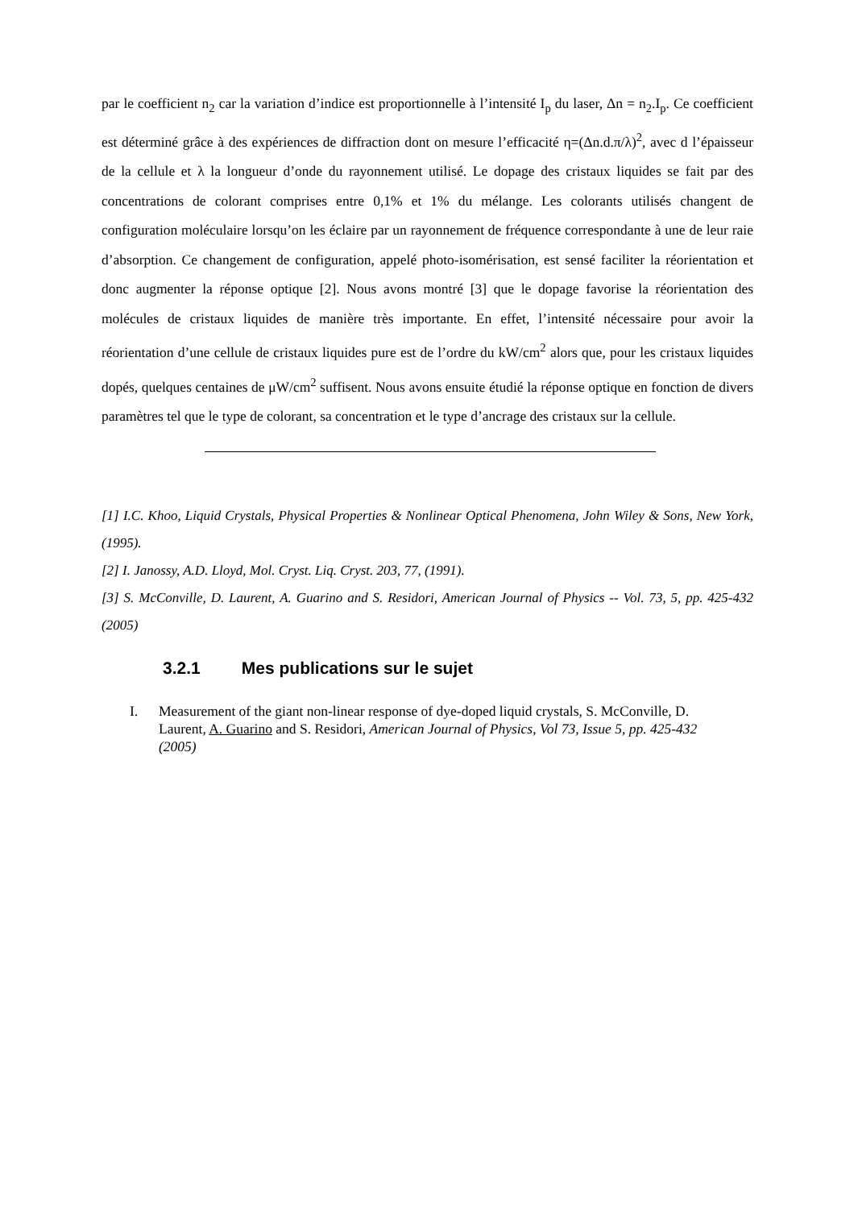par le coefficient n<sub>2</sub> car la variation d’indice est proportionnelle à l’intensité I<sub>p</sub> du laser, Δn = n<sub>2</sub>.I<sub>p</sub>. Ce coefficient est déterminé grâce à des expériences de diffraction dont on mesure l’efficacité η=(Δn.d.π/λ)<sup>2</sup>, avec d l’épaisseur de la cellule et λ la longueur d’onde du rayonnement utilisé. Le dopage des cristaux liquides se fait par des concentrations de colorant comprises entre 0,1% et 1% du mélange. Les colorants utilisés changent de configuration moléculaire lorsqu’on les éclaire par un rayonnement de fréquence correspondante à une de leur raie d’absorption. Ce changement de configuration, appelé photo-isomérisation, est sensé faciliter la réorientation et donc augmenter la réponse optique [2]. Nous avons montré [3] que le dopage favorise la réorientation des molécules de cristaux liquides de manière très importante. En effet, l’intensité nécessaire pour avoir la réorientation d’une cellule de cristaux liquides pure est de l’ordre du kW/cm<sup>2</sup> alors que, pour les cristaux liquides dopés, quelques centaines de μW/cm<sup>2</sup> suffisent. Nous avons ensuite étudié la réponse optique en fonction de divers paramètres tel que le type de colorant, sa concentration et le type d’ancrage des cristaux sur la cellule.
[1] I.C. Khoo, Liquid Crystals, Physical Properties & Nonlinear Optical Phenomena, John Wiley & Sons, New York, (1995).
[2] I. Janossy, A.D. Lloyd, Mol. Cryst. Liq. Cryst. 203, 77, (1991).
[3] S. McConville, D. Laurent, A. Guarino and S. Residori, American Journal of Physics -- Vol. 73, 5, pp. 425-432 (2005)
3.2.1 Mes publications sur le sujet
I. Measurement of the giant non-linear response of dye-doped liquid crystals, S. McConville, D. Laurent, A. Guarino and S. Residori, American Journal of Physics, Vol 73, Issue 5, pp. 425-432 (2005)